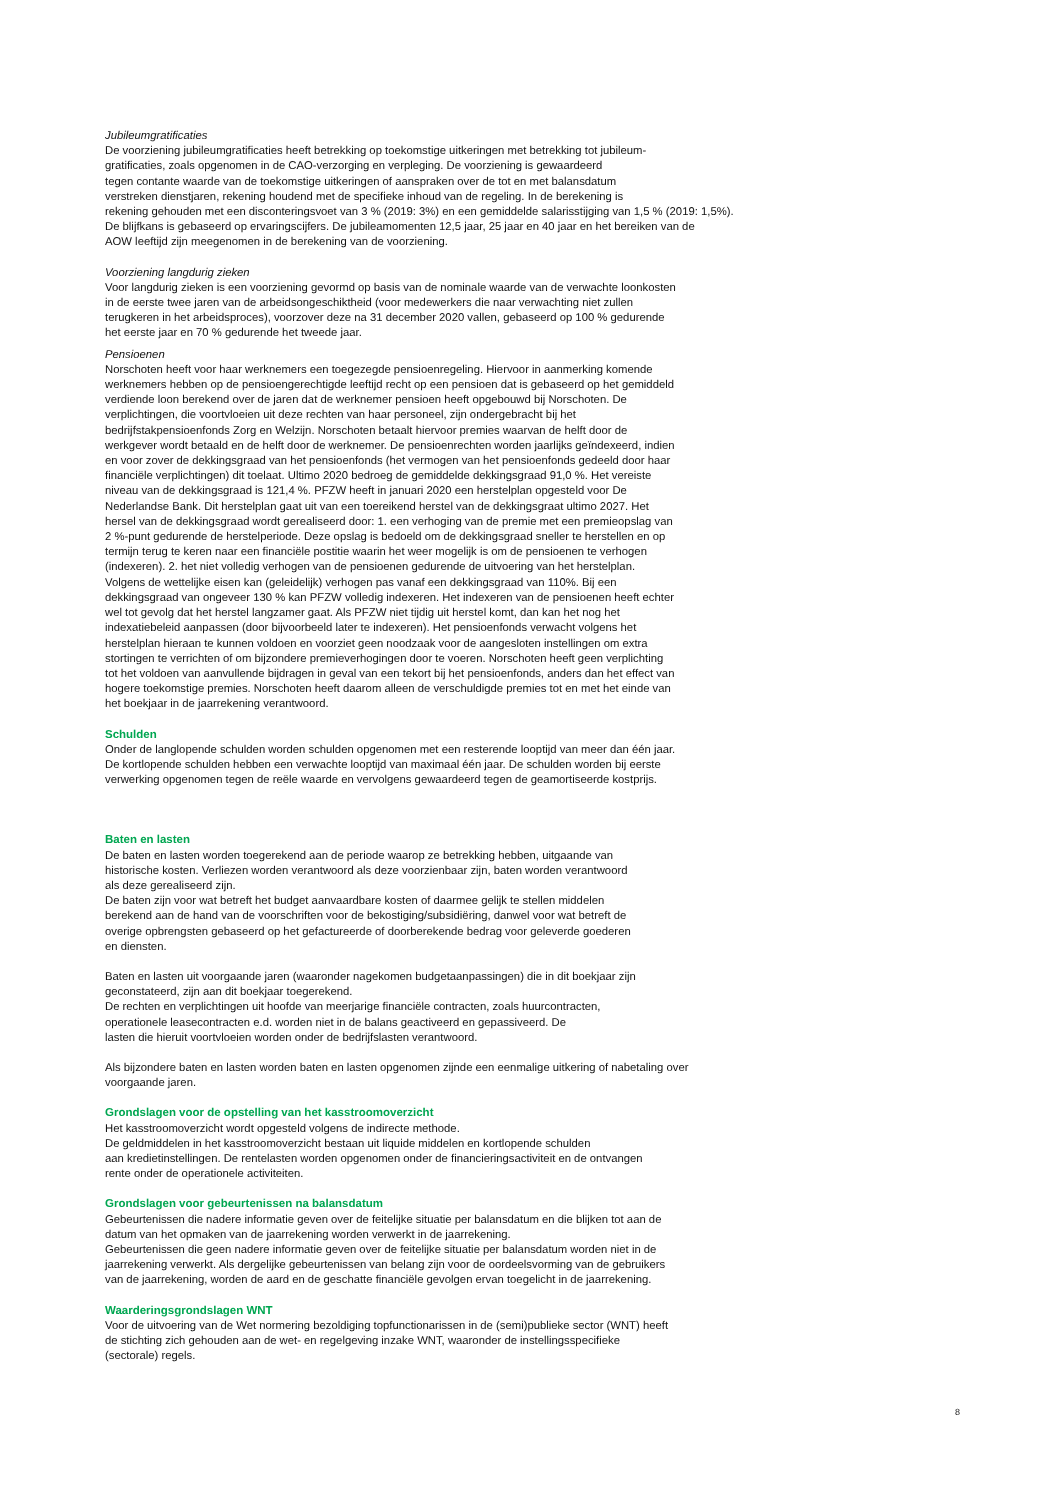Jubileumgratificaties
De voorziening jubileumgratificaties heeft betrekking op toekomstige uitkeringen met betrekking tot jubileum-
gratificaties, zoals opgenomen in de CAO-verzorging en verpleging. De voorziening is gewaardeerd
tegen contante waarde van de toekomstige uitkeringen of aanspraken over de tot en met balansdatum
verstreken dienstjaren, rekening houdend met de specifieke inhoud van de regeling. In de berekening is
rekening gehouden met een disconteringsvoet van 3 % (2019: 3%) en een gemiddelde salarisstijging van 1,5 % (2019: 1,5%).
De blijfkans is gebaseerd op ervaringscijfers. De jubileamomenten 12,5 jaar, 25 jaar en 40 jaar en het bereiken van de
AOW leeftijd zijn meegenomen in de berekening van de voorziening.
Voorziening langdurig zieken
Voor langdurig zieken is een voorziening gevormd op basis van de nominale waarde van de verwachte loonkosten
in de eerste twee jaren van de arbeidsongeschiktheid (voor medewerkers die naar verwachting niet zullen
terugkeren in het arbeidsproces), voorzover deze na 31 december 2020 vallen, gebaseerd op 100 % gedurende
het eerste jaar en 70 % gedurende het tweede jaar.
Pensioenen
Norschoten heeft voor haar werknemers een toegezegde pensioenregeling. Hiervoor in aanmerking komende
werknemers hebben op de pensioengerechtigde leeftijd recht op een pensioen dat is gebaseerd op het gemiddeld
verdiende loon berekend over de jaren dat de werknemer pensioen heeft opgebouwd bij Norschoten. De
verplichtingen, die voortvloeien uit deze rechten van haar personeel, zijn ondergebracht bij het
bedrijfstakpensioenfonds Zorg en Welzijn. Norschoten betaalt hiervoor premies waarvan de helft door de
werkgever wordt betaald en de helft door de werknemer. De pensioenrechten worden jaarlijks geïndexeerd, indien
en voor zover de dekkingsgraad van het pensioenfonds (het vermogen van het pensioenfonds gedeeld door haar
financiële verplichtingen) dit toelaat. Ultimo 2020 bedroeg de gemiddelde dekkingsgraad 91,0 %. Het vereiste
niveau van de dekkingsgraad is 121,4 %. PFZW heeft in januari 2020 een herstelplan opgesteld voor De
Nederlandse Bank. Dit herstelplan gaat uit van een toereikend herstel van de dekkingsgraat ultimo 2027. Het
hersel van de dekkingsgraad wordt gerealiseerd door: 1. een verhoging van de premie met een premieopslag van
2 %-punt gedurende de herstelperiode. Deze opslag is bedoeld om de dekkingsgraad sneller te herstellen en op
termijn terug te keren naar een financiële postitie waarin het weer mogelijk is om de pensioenen te verhogen
(indexeren). 2. het niet volledig verhogen van de pensioenen gedurende de uitvoering van het herstelplan.
Volgens de wettelijke eisen kan (geleidelijk) verhogen pas vanaf een dekkingsgraad van 110%. Bij een
dekkingsgraad van ongeveer 130 % kan PFZW volledig indexeren. Het indexeren van de pensioenen heeft echter
wel tot gevolg dat het herstel langzamer gaat. Als PFZW niet tijdig uit herstel komt, dan kan het nog het
indexatiebeleid aanpassen (door bijvoorbeeld later te indexeren). Het pensioenfonds verwacht volgens het
herstelplan hieraan te kunnen voldoen en voorziet geen noodzaak voor de aangesloten instellingen om extra
stortingen te verrichten of om bijzondere premieverhogingen door te voeren. Norschoten heeft geen verplichting
tot het voldoen van aanvullende bijdragen in geval van een tekort bij het pensioenfonds, anders dan het effect van
hogere toekomstige premies. Norschoten heeft daarom alleen de verschuldigde premies tot en met het einde van
het boekjaar in de jaarrekening verantwoord.
Schulden
Onder de langlopende schulden worden schulden opgenomen met een resterende looptijd van meer dan één jaar.
De kortlopende schulden hebben een verwachte looptijd van maximaal één jaar. De schulden worden bij eerste
verwerking opgenomen tegen de reële waarde en vervolgens gewaardeerd tegen de geamortiseerde kostprijs.
Baten en lasten
De baten en lasten worden toegerekend aan de periode waarop ze betrekking hebben, uitgaande van
historische kosten. Verliezen worden verantwoord als deze voorzienbaar zijn, baten worden verantwoord
als deze gerealiseerd zijn.
De baten zijn voor wat betreft het budget aanvaardbare kosten of daarmee gelijk te stellen middelen
berekend aan de hand van de voorschriften voor de bekostiging/subsidiëring, danwel voor wat betreft de
overige opbrengsten gebaseerd op het gefactureerde of doorberekende bedrag voor geleverde goederen
en diensten.
Baten en lasten uit voorgaande jaren (waaronder nagekomen budgetaanpassingen) die in dit boekjaar zijn
geconstateerd, zijn aan dit boekjaar toegerekend.
De rechten en verplichtingen uit hoofde van meerjarige financiële contracten, zoals huurcontracten,
operationele leasecontracten e.d. worden niet in de balans geactiveerd en gepassiveerd. De
lasten die hieruit voortvloeien worden onder de bedrijfslasten verantwoord.
Als bijzondere baten en lasten worden baten en lasten opgenomen zijnde een eenmalige uitkering of nabetaling over
voorgaande jaren.
Grondslagen voor de opstelling van het kasstroomoverzicht
Het kasstroomoverzicht wordt opgesteld volgens de indirecte methode.
De geldmiddelen in het kasstroomoverzicht bestaan uit liquide middelen en kortlopende schulden
aan kredietinstellingen. De rentelasten worden opgenomen onder de financieringsactiviteit en de ontvangen
rente onder de operationele activiteiten.
Grondslagen voor gebeurtenissen na balansdatum
Gebeurtenissen die nadere informatie geven over de feitelijke situatie per balansdatum en die blijken tot aan de
datum van het opmaken van de jaarrekening worden verwerkt in de jaarrekening.
Gebeurtenissen die geen nadere informatie geven over de feitelijke situatie per balansdatum worden niet in de
jaarrekening verwerkt. Als dergelijke gebeurtenissen van belang zijn voor de oordeelsvorming van de gebruikers
van de jaarrekening, worden de aard en de geschatte financiële gevolgen ervan toegelicht in de jaarrekening.
Waarderingsgrondslagen WNT
Voor de uitvoering van de Wet normering bezoldiging topfunctionarissen in de (semi)publieke sector (WNT) heeft
de stichting zich gehouden aan de wet- en regelgeving inzake WNT, waaronder de instellingsspecifieke
(sectorale) regels.
8